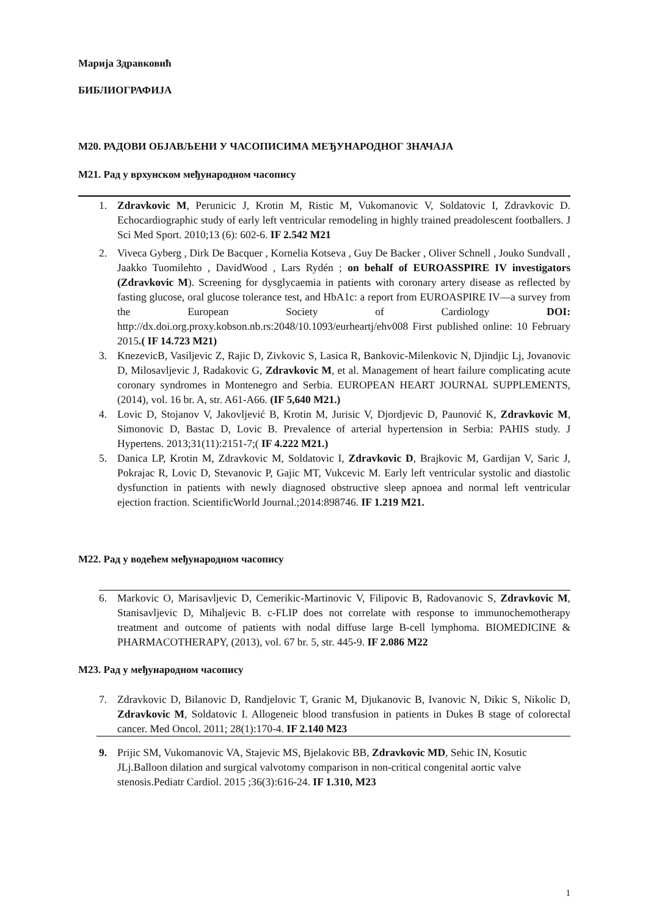Марија Здравковић
БИБЛИОГРАФИЈА
M20. РАДОВИ ОБЈАВЉЕНИ У ЧАСОПИСИМА МЕЂУНАРОДНОГ ЗНАЧАЈА
M21. Рад у врхунском међународном часопису
1. Zdravkovic M, Perunicic J, Krotin M, Ristic M, Vukomanovic V, Soldatovic I, Zdravkovic D. Echocardiographic study of early left ventricular remodeling in highly trained preadolescent footballers. J Sci Med Sport. 2010;13 (6): 602-6. IF 2.542 M21
2. Viveca Gyberg , Dirk De Bacquer , Kornelia Kotseva , Guy De Backer , Oliver Schnell , Jouko Sundvall , Jaakko Tuomilehto , DavidWood , Lars Rydén ; on behalf of EUROASSPIRE IV investigators (Zdravkovic M). Screening for dysglycaemia in patients with coronary artery disease as reflected by fasting glucose, oral glucose tolerance test, and HbA1c: a report from EUROASPIRE IV—a survey from the European Society of Cardiology DOI: http://dx.doi.org.proxy.kobson.nb.rs:2048/10.1093/eurheartj/ehv008 First published online: 10 February 2015.( IF 14.723 M21)
3. KnezevicB, Vasiljevic Z, Rajic D, Zivkovic S, Lasica R, Bankovic-Milenkovic N, Djindjic Lj, Jovanovic D, Milosavljevic J, Radakovic G, Zdravkovic M, et al. Management of heart failure complicating acute coronary syndromes in Montenegro and Serbia. EUROPEAN HEART JOURNAL SUPPLEMENTS, (2014), vol. 16 br. A, str. A61-A66. (IF 5,640 M21.)
4. Lovic D, Stojanov V, Jakovljević B, Krotin M, Jurisic V, Djordjevic D, Paunović K, Zdravkovic M, Simonovic D, Bastac D, Lovic B. Prevalence of arterial hypertension in Serbia: PAHIS study. J Hypertens. 2013;31(11):2151-7;( IF 4.222 M21.)
5. Danica LP, Krotin M, Zdravkovic M, Soldatovic I, Zdravkovic D, Brajkovic M, Gardijan V, Saric J, Pokrajac R, Lovic D, Stevanovic P, Gajic MT, Vukcevic M. Early left ventricular systolic and diastolic dysfunction in patients with newly diagnosed obstructive sleep apnoea and normal left ventricular ejection fraction. ScientificWorld Journal.;2014:898746. IF 1.219 M21.
M22. Рад у водећем међународном часопису
6. Markovic O, Marisavljevic D, Cemerikic-Martinovic V, Filipovic B, Radovanovic S, Zdravkovic M, Stanisavljevic D, Mihaljevic B. c-FLIP does not correlate with response to immunochemotherapy treatment and outcome of patients with nodal diffuse large B-cell lymphoma. BIOMEDICINE & PHARMACOTHERAPY, (2013), vol. 67 br. 5, str. 445-9. IF 2.086 M22
M23. Рад у међународном часопису
7. Zdravkovic D, Bilanovic D, Randjelovic T, Granic M, Djukanovic B, Ivanovic N, Dikic S, Nikolic D, Zdravkovic M, Soldatovic I. Allogeneic blood transfusion in patients in Dukes B stage of colorectal cancer. Med Oncol. 2011; 28(1):170-4. IF 2.140 M23
9. Prijic SM, Vukomanovic VA, Stajevic MS, Bjelakovic BB, Zdravkovic MD, Sehic IN, Kosutic JLj.Balloon dilation and surgical valvotomy comparison in non-critical congenital aortic valve stenosis.Pediatr Cardiol. 2015 ;36(3):616-24. IF 1.310, M23
1